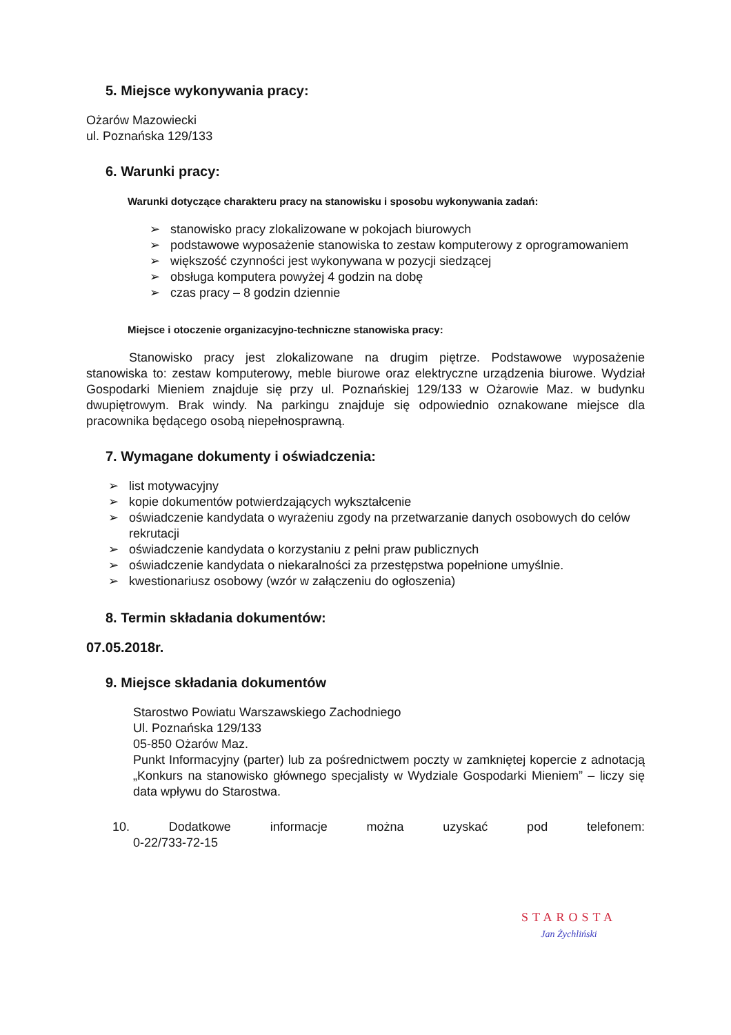5. Miejsce wykonywania pracy:
Ożarów Mazowiecki
ul. Poznańska 129/133
6. Warunki pracy:
Warunki dotyczące charakteru pracy na stanowisku i sposobu wykonywania zadań:
➢ stanowisko pracy zlokalizowane w pokojach biurowych
➢ podstawowe wyposażenie stanowiska to zestaw komputerowy z oprogramowaniem
➢ większość czynności jest wykonywana w pozycji siedzącej
➢ obsługa komputera powyżej 4 godzin na dobę
➢ czas pracy – 8 godzin dziennie
Miejsce i otoczenie organizacyjno-techniczne stanowiska pracy:
Stanowisko pracy jest zlokalizowane na drugim piętrze. Podstawowe wyposażenie stanowiska to: zestaw komputerowy, meble biurowe oraz elektryczne urządzenia biurowe. Wydział Gospodarki Mieniem znajduje się przy ul. Poznańskiej 129/133 w Ożarowie Maz. w budynku dwupiętrowym. Brak windy. Na parkingu znajduje się odpowiednio oznakowane miejsce dla pracownika będącego osobą niepełnosprawną.
7. Wymagane dokumenty i oświadczenia:
➢ list motywacyjny
➢ kopie dokumentów potwierdzających wykształcenie
➢ oświadczenie kandydata o wyrażeniu zgody na przetwarzanie danych osobowych do celów rekrutacji
➢ oświadczenie kandydata o korzystaniu z pełni praw publicznych
➢ oświadczenie kandydata o niekaralności za przestępstwa popełnione umyślnie.
➢ kwestionariusz osobowy (wzór w załączeniu do ogłoszenia)
8. Termin składania dokumentów:
07.05.2018r.
9. Miejsce składania dokumentów
Starostwo Powiatu Warszawskiego Zachodniego
Ul. Poznańska 129/133
05-850 Ożarów Maz.
Punkt Informacyjny (parter) lub za pośrednictwem poczty w zamkniętej kopercie z adnotacją „Konkurs na stanowisko głównego specjalisty w Wydziale Gospodarki Mieniem” – liczy się data wpływu do Starostwa.
10. Dodatkowe informacje można uzyskać pod telefonem:
0-22/733-72-15
STAROSTA
Jan Żychliński